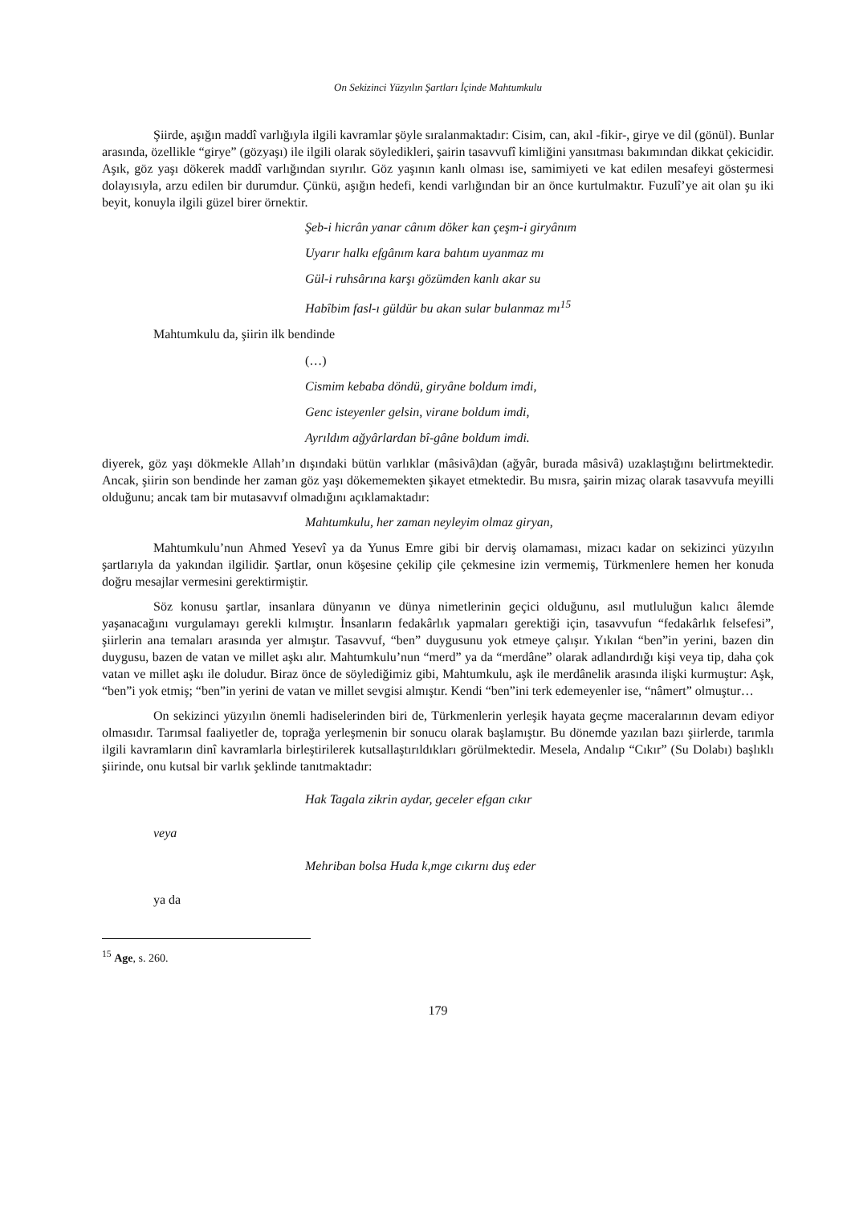On Sekizinci Yüzyılın Şartları İçinde Mahtumkulu
Şiirde, aşığın maddî varlığıyla ilgili kavramlar şöyle sıralanmaktadır: Cisim, can, akıl -fikir-, girye ve dil (gönül). Bunlar arasında, özellikle “girye” (gözyaşı) ile ilgili olarak söyledikleri, şairin tasavvufî kimliğini yansıtması bakımından dikkat çekicidir. Aşık, göz yaşı dökerek maddî varlığından sıyrılır. Göz yaşının kanlı olması ise, samimiyeti ve kat edilen mesafeyi göstermesi dolayısıyla, arzu edilen bir durumdur. Çünkü, aşığın hedefi, kendi varlığından bir an önce kurtulmaktır. Fuzulî’ye ait olan şu iki beyit, konuyla ilgili güzel birer örnektir.
Şeb-i hicrân yanar cânım döker kan çeşm-i giryânım
Uyarır halkı efgânım kara bahtım uyanmaz mı
Gül-i ruhsârına karşı gözümden kanlı akar su
Habîbim fasl-ı güldür bu akan sular bulanmaz mı<sup>15</sup>
Mahtumkulu da, şiirin ilk bendinde
(…)
Cismim kebaba döndü, giryâne boldum imdi,
Genc isteyenler gelsin, virane boldum imdi,
Ayrıldım ağyârlardan bî-gâne boldum imdi.
diyerek, göz yaşı dökmekle Allah’ın dışındaki bütün varlıklar (mâsivâ)dan (ağyâr, burada mâsivâ) uzaklaştığını belirtmektedir. Ancak, şiirin son bendinde her zaman göz yaşı dökememekten şikayet etmektedir. Bu mısra, şairin mizaç olarak tasavvufa meyilli olduğunu; ancak tam bir mutasavvıf olmadığını açıklamaktadır:
Mahtumkulu, her zaman neyleyim olmaz giryan,
Mahtumkulu’nun Ahmed Yesevî ya da Yunus Emre gibi bir derviş olamaması, mizacı kadar on sekizinci yüzyılın şartlarıyla da yakından ilgilidir. Şartlar, onun köşesine çekilip çile çekmesine izin vermemiş, Türkmenlere hemen her konuda doğru mesajlar vermesini gerektirmiştir.
Söz konusu şartlar, insanlara dünyanın ve dünya nimetlerinin geçici olduğunu, asıl mutluluğun kalıcı âlemde yaşanacağını vurgulamayı gerekli kılmıştır. İnsanların fedakârlık yapmaları gerektiği için, tasavvufun “fedakârlık felsefesi”, şiirlerin ana temaları arasında yer almıştır. Tasavvuf, “ben” duygusunu yok etmeye çalışır. Yıkılan “ben”in yerini, bazen din duygusu, bazen de vatan ve millet aşkı alır. Mahtumkulu’nun “merd” ya da “merdâne” olarak adlandırdığı kişi veya tip, daha çok vatan ve millet aşkı ile doludur. Biraz önce de söylediğimiz gibi, Mahtumkulu, aşk ile merdânelik arasında ilişki kurmuştur: Aşk, “ben”i yok etmiş; “ben”in yerini de vatan ve millet sevgisi almıştır. Kendi “ben”ini terk edemeyenler ise, “nâmert” olmuştur…
On sekizinci yüzyılın önemli hadiselerinden biri de, Türkmenlerin yerleşik hayata geçme maceralarının devam ediyor olmasıdır. Tarımsal faaliyetler de, toprağa yerleşmenin bir sonucu olarak başlamıştır. Bu dönemde yazılan bazı şiirlerde, tarımla ilgili kavramların dinî kavramlarla birleştirilerek kutsallaştırıldıkları görülmektedir. Mesela, Andalıp “Cıkır” (Su Dolabı) başlıklı şiirinde, onu kutsal bir varlık şeklinde tanıtmaktadır:
Hak Tagala zikrin aydar, geceler efgan cıkır
veya
Mehriban bolsa Huda k,mge cıkırnı duş eder
ya da
<sup>15</sup> Age, s. 260.
179